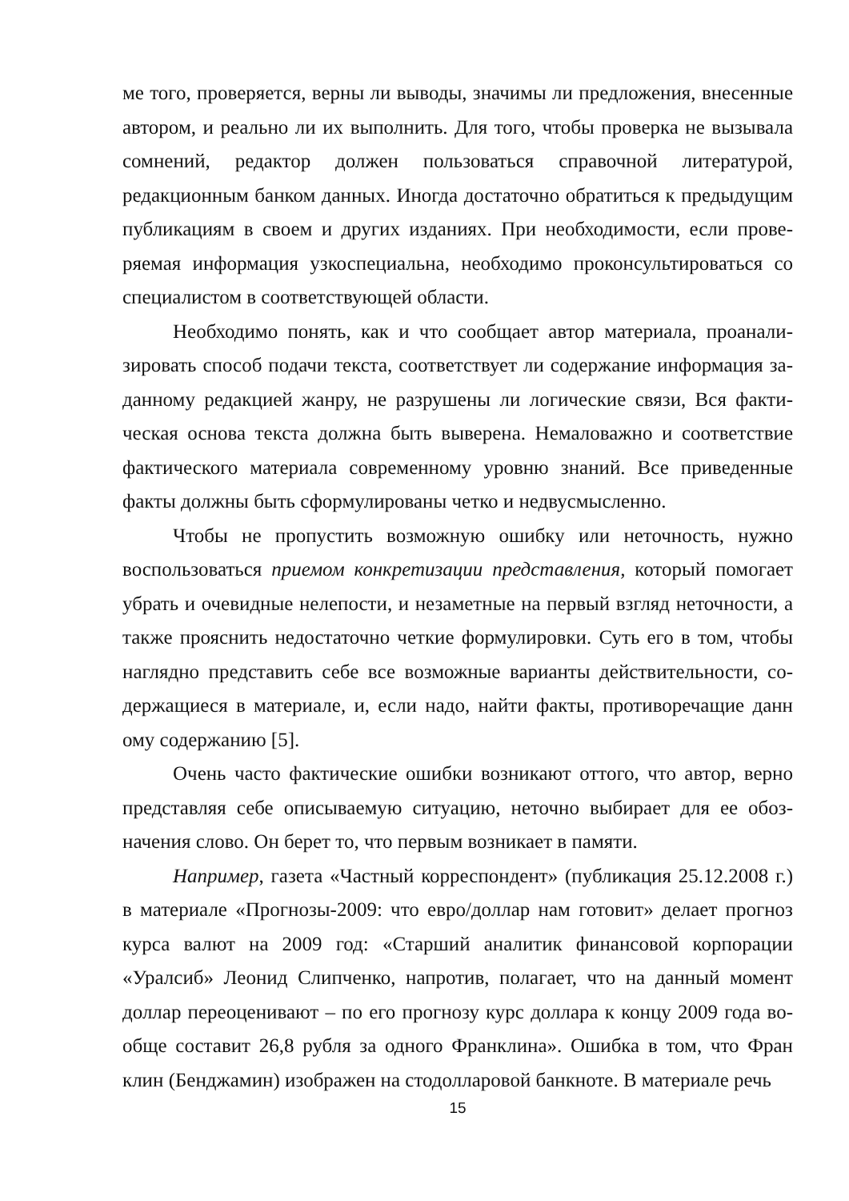ме того, проверяется, верны ли выводы, значимы ли предложения, внесенные автором, и реально ли их выполнить. Для того, чтобы проверка не вызывала сомнений, редактор должен пользоваться справочной литературой, редакционным банком данных. Иногда достаточно обратиться к предыдущим публикациям в своем и других изданиях. При необходимости, если прове­ряемая информация узкоспециальна, необходимо проконсультироваться со специалистом в соответствующей области.
Необходимо понять, как и что сообщает автор материала, проанали­зировать способ подачи текста, соответствует ли содержание информация за­данному редакцией жанру, не разрушены ли логические связи, Вся факти­ческая основа текста должна быть выверена. Немаловажно и соответствие фактического материала современному уровню знаний. Все приведенные факты должны быть сформулированы четко и недвусмысленно.
Чтобы не пропустить возможную ошибку или неточность, нужно воспользоваться приемом конкретизации представления, который помогает убрать и очевидные нелепости, и незаметные на первый взгляд неточности, а также прояснить недостаточно четкие формулировки. Суть его в том, чтобы наглядно представить себе все возможные варианты действительности, со­держащиеся в материале, и, если надо, найти факты, противоречащие данн ому содержанию [5].
Очень часто фактические ошибки возникают оттого, что автор, верно представляя себе описываемую ситуацию, неточно выбирает для ее обоз­начения слово. Он берет то, что первым возникает в памяти.
Например, газета «Частный корреспондент» (публикация 25.12.2008 г.) в материале «Прогнозы-2009: что евро/доллар нам готовит» делает прогноз курса валют на 2009 год: «Старший аналитик финансовой корпорации «Уралсиб» Леонид Слипченко, напротив, полагает, что на данный момент доллар переоценивают – по его прогнозу курс доллара к концу 2009 года во­обще составит 26,8 рубля за одного Франклина». Ошибка в том, что Фран клин (Бенджамин) изображен на стодолларовой банкноте. В материале речь
15